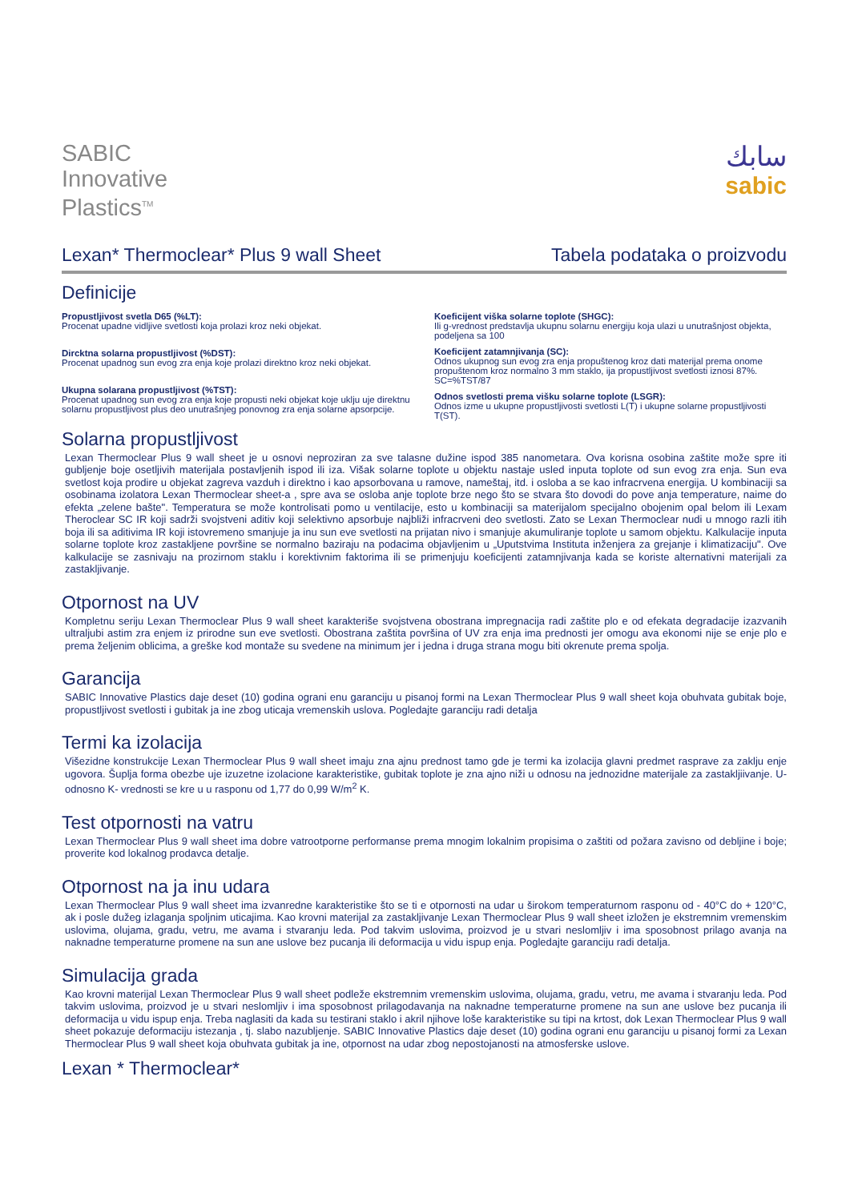SABIC
Innovative
Plastics<sup>TM</sup>
سابك
sabic
Lexan* Thermoclear* Plus 9 wall Sheet Tabela podataka o proizvodu
Definicije
Propustljivost svetla D65 (%LT):
Procenat upadne vidljive svetlosti koja prolazi kroz neki objekat.
Dircktna solarna propustljivost (%DST):
Procenat upadnog sun evog zra enja koje prolazi direktno kroz neki objekat.
Ukupna solarana propustljivost (%TST):
Procenat upadnog sun evog zra enja koje propusti neki objekat koje uklju uje direktnu solarnu propustljivost plus deo unutrašnjeg ponovnog zra enja solarne apsorpcije.
Koeficijent viška solarne toplote (SHGC):
Ili g-vrednost predstavlja ukupnu solarnu energiju koja ulazi u unutrašnjost objekta, podeljena sa 100
Koeficijent zatamnjivanja (SC):
Odnos ukupnog sun evog zra enja propuštenog kroz dati materijal prema onome propuštenom kroz normalno 3 mm staklo, ija propustljivost svetlosti iznosi 87%. SC=%TST/87
Odnos svetlosti prema višku solarne toplote (LSGR):
Odnos izme u ukupne propustljivosti svetlosti L(T) i ukupne solarne propustljivosti T(ST).
Solarna propustljivost
Lexan Thermoclear Plus 9 wall sheet je u osnovi neproziran za sve talasne dužine ispod 385 nanometara. Ova korisna osobina zaštite može spre iti gubljenje boje osetljivih materijala postavljenih ispod ili iza. Višak solarne toplote u objektu nastaje usled inputa toplote od sun evog zra enja. Sun eva svetlost koja prodire u objekat zagreva vazduh i direktno i kao apsorbovana u ramove, nameštaj, itd. i osloba a se kao infracrvena energija. U kombinaciji sa osobinama izolatora Lexan Thermoclear sheet-a , spre ava se osloba anje toplote brze nego što se stvara što dovodi do pove anja temperature, naime do efekta „zelene bašte". Temperatura se može kontrolisati pomo u ventilacije, esto u kombinaciji sa materijalom specijalno obojenim opal belom ili Lexam Theroclear SC IR koji sadrži svojstveni aditiv koji selektivno apsorbuje najbliži infracrveni deo svetlosti. Zato se Lexan Thermoclear nudi u mnogo razli itih boja ili sa aditivima IR koji istovremeno smanjuje ja inu sun eve svetlosti na prijatan nivo i smanjuje akumuliranje toplote u samom objektu. Kalkulacije inputa solarne toplote kroz zastakljene površine se normalno baziraju na podacima objavljenim u „Uputstvima Instituta inženjera za grejanje i klimatizaciju". Ove kalkulacije se zasnivaju na prozirnom staklu i korektivnim faktorima ili se primenjuju koeficijenti zatamnjivanja kada se koriste alternativni materijali za zastakljivanje.
Otpornost na UV
Kompletnu seriju Lexan Thermoclear Plus 9 wall sheet karakteriše svojstvena obostrana impregnacija radi zaštite plo e od efekata degradacije izazvanih ultraljubi astim zra enjem iz prirodne sun eve svetlosti. Obostrana zaštita površina of UV zra enja ima prednosti jer omogu ava ekonomi nije se enje plo e prema željenim oblicima, a greške kod montaže su svedene na minimum jer i jedna i druga strana mogu biti okrenute prema spolja.
Garancija
SABIC Innovative Plastics daje deset (10) godina ograni enu garanciju u pisanoj formi na Lexan Thermoclear Plus 9 wall sheet koja obuhvata gubitak boje, propustljivost svetlosti i gubitak ja ine zbog uticaja vremenskih uslova. Pogledajte garanciju radi detalja
Termi ka izolacija
Višezidne konstrukcije Lexan Thermoclear Plus 9 wall sheet imaju zna ajnu prednost tamo gde je termi ka izolacija glavni predmet rasprave za zaklju enje ugovora. Šuplja forma obezbe uje izuzetne izolacione karakteristike, gubitak toplote je zna ajno niži u odnosu na jednozidne materijale za zastakljiivanje. U- odnosno K- vrednosti se kre u u rasponu od 1,77 do 0,99 W/m<sup>2</sup> K.
Test otpornosti na vatru
Lexan Thermoclear Plus 9 wall sheet ima dobre vatrootporne performanse prema mnogim lokalnim propisima o zaštiti od požara zavisno od debljine i boje; proverite kod lokalnog prodavca detalje.
Otpornost na ja inu udara
Lexan Thermoclear Plus 9 wall sheet ima izvanredne karakteristike što se ti e otpornosti na udar u širokom temperaturnom rasponu od - 40°C do + 120°C, ak i posle dužeg izlaganja spoljnim uticajima. Kao krovni materijal za zastakljivanje Lexan Thermoclear Plus 9 wall sheet izložen je ekstremnim vremenskim uslovima, olujama, gradu, vetru, me avama i stvaranju leda. Pod takvim uslovima, proizvod je u stvari neslomljiv i ima sposobnost prilago avanja na naknadne temperaturne promene na sun ane uslove bez pucanja ili deformacija u vidu ispup enja. Pogledajte garanciju radi detalja.
Simulacija grada
Kao krovni materijal Lexan Thermoclear Plus 9 wall sheet podleže ekstremnim vremenskim uslovima, olujama, gradu, vetru, me avama i stvaranju leda. Pod takvim uslovima, proizvod je u stvari neslomljiv i ima sposobnost prilagodavanja na naknadne temperaturne promene na sun ane uslove bez pucanja ili deformacija u vidu ispup enja. Treba naglasiti da kada su testirani staklo i akril njihove loše karakteristike su tipi na krtost, dok Lexan Thermoclear Plus 9 wall sheet pokazuje deformaciju istezanja , tj. slabo nazubljenje. SABIC Innovative Plastics daje deset (10) godina ograni enu garanciju u pisanoj formi za Lexan Thermoclear Plus 9 wall sheet koja obuhvata gubitak ja ine, otpornost na udar zbog nepostojanosti na atmosferske uslove.
Lexan * Thermoclear*